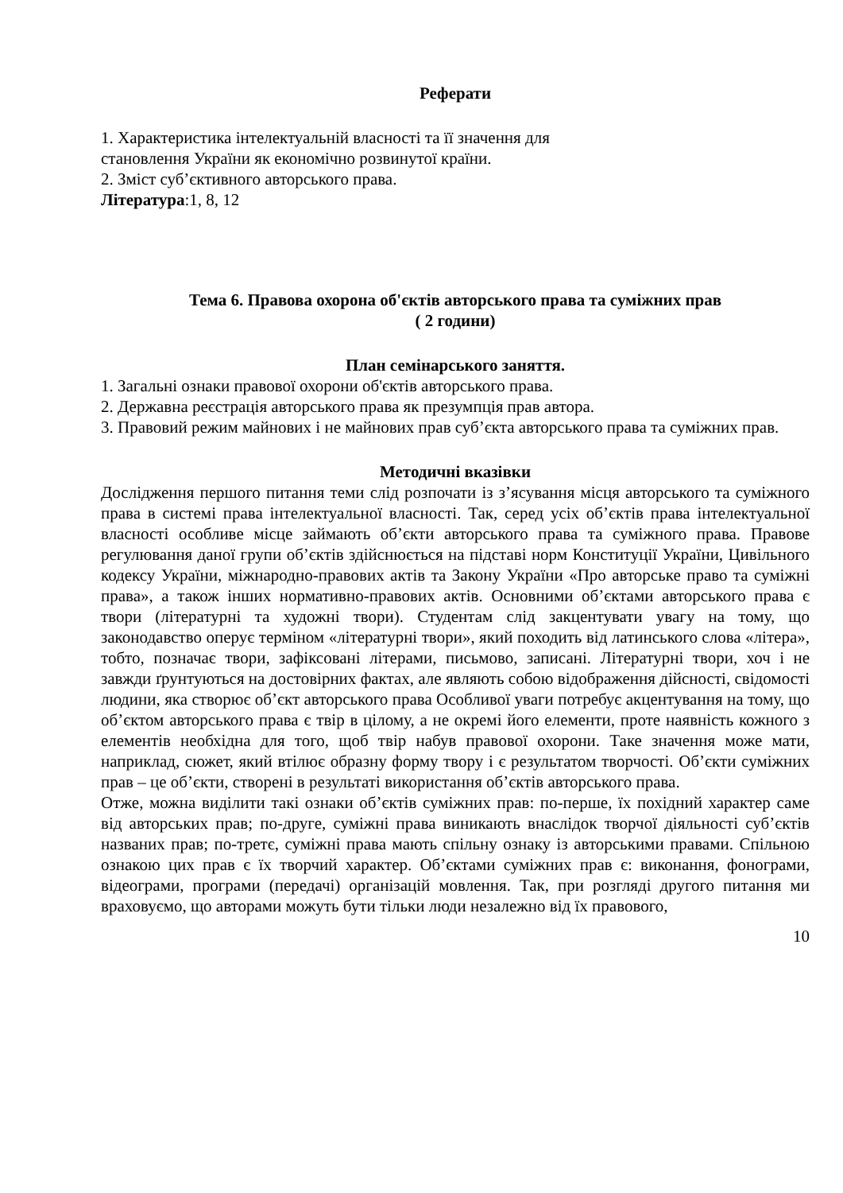Реферати
1. Характеристика інтелектуальній власності та її значення для
становлення України як економічно розвинутої країни.
2. Зміст суб’єктивного авторського права.
Література:1, 8, 12
Тема 6. Правова охорона об'єктів авторського права та суміжних прав
( 2 години)
План семінарського заняття.
1. Загальні ознаки правової охорони об'єктів авторського права.
2. Державна реєстрація авторського права як презумпція прав автора.
3. Правовий режим майнових і не майнових прав суб’єкта авторського права та суміжних прав.
Методичні вказівки
Дослідження першого питання теми слід розпочати із з’ясування місця авторського та суміжного права в системі права інтелектуальної власності. Так, серед усіх об’єктів права інтелектуальної власності особливе місце займають об’єкти авторського права та суміжного права. Правове регулювання даної групи об’єктів здійснюється на підставі норм Конституції України, Цивільного кодексу України, міжнародно-правових актів та Закону України «Про авторське право та суміжні права», а також інших нормативно-правових актів. Основними об’єктами авторського права є твори (літературні та художні твори). Студентам слід закцентувати увагу на тому, що законодавство оперує терміном «літературні твори», який походить від латинського слова «літера», тобто, позначає твори, зафіксовані літерами, письмово, записані. Літературні твори, хоч і не завжди ґрунтуються на достовірних фактах, але являють собою відображення дійсності, свідомості людини, яка створює об’єкт авторського права Особливої уваги потребує акцентування на тому, що об’єктом авторського права є твір в цілому, а не окремі його елементи, проте наявність кожного з елементів необхідна для того, щоб твір набув правової охорони. Таке значення може мати, наприклад, сюжет, який втілює образну форму твору і є результатом творчості. Об’єкти суміжних прав – це об’єкти, створені в результаті використання об’єктів авторського права.
Отже, можна виділити такі ознаки об’єктів суміжних прав: по-перше, їх похідний характер саме від авторських прав; по-друге, суміжні права виникають внаслідок творчої діяльності суб’єктів названих прав; по-третє, суміжні права мають спільну ознаку із авторськими правами. Спільною ознакою цих прав є їх творчий характер. Об’єктами суміжних прав є: виконання, фонограми, відеограми, програми (передачі) організацій мовлення. Так, при розгляді другого питання ми враховуємо, що авторами можуть бути тільки люди незалежно від їх правового,
10